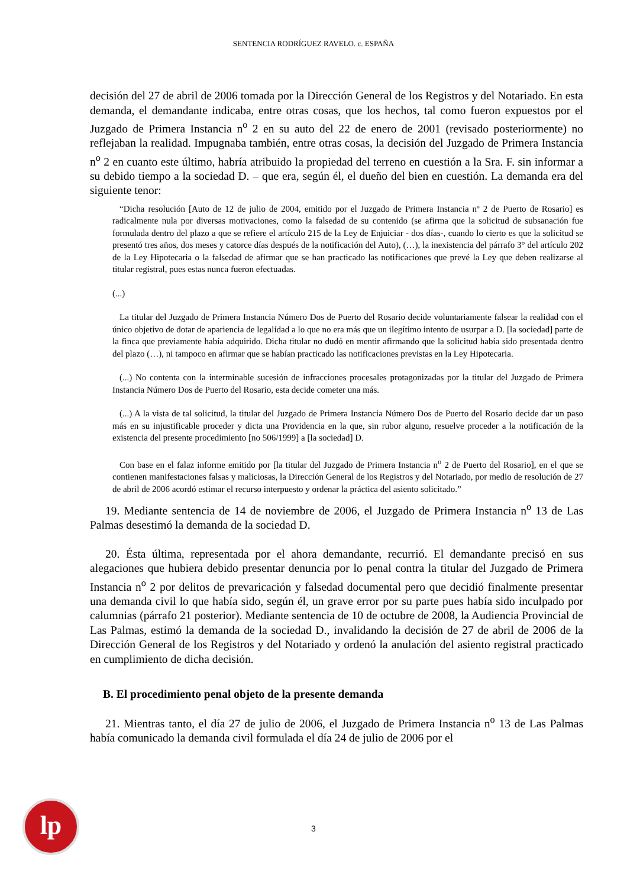SENTENCIA RODRÍGUEZ RAVELO. c. ESPAÑA
decisión del 27 de abril de 2006 tomada por la Dirección General de los Registros y del Notariado. En esta demanda, el demandante indicaba, entre otras cosas, que los hechos, tal como fueron expuestos por el Juzgado de Primera Instancia n<sup>o</sup> 2 en su auto del 22 de enero de 2001 (revisado posteriormente) no reflejaban la realidad. Impugnaba también, entre otras cosas, la decisión del Juzgado de Primera Instancia n<sup>o</sup> 2 en cuanto este último, habría atribuido la propiedad del terreno en cuestión a la Sra. F. sin informar a su debido tiempo a la sociedad D. – que era, según él, el dueño del bien en cuestión. La demanda era del siguiente tenor:
“Dicha resolución [Auto de 12 de julio de 2004, emitido por el Juzgado de Primera Instancia nº 2 de Puerto de Rosario] es radicalmente nula por diversas motivaciones, como la falsedad de su contenido (se afirma que la solicitud de subsanación fue formulada dentro del plazo a que se refiere el artículo 215 de la Ley de Enjuiciar - dos días-, cuando lo cierto es que la solicitud se presentó tres años, dos meses y catorce días después de la notificación del Auto), (…), la inexistencia del párrafo 3° del artículo 202 de la Ley Hipotecaria o la falsedad de afirmar que se han practicado las notificaciones que prevé la Ley que deben realizarse al titular registral, pues estas nunca fueron efectuadas.
(...)
La titular del Juzgado de Primera Instancia Número Dos de Puerto del Rosario decide voluntariamente falsear la realidad con el único objetivo de dotar de apariencia de legalidad a lo que no era más que un ilegítimo intento de usurpar a D. [la sociedad] parte de la finca que previamente había adquirido. Dicha titular no dudó en mentir afirmando que la solicitud había sido presentada dentro del plazo (…), ni tampoco en afirmar que se habían practicado las notificaciones previstas en la Ley Hipotecaria.
(...) No contenta con la interminable sucesión de infracciones procesales protagonizadas por la titular del Juzgado de Primera Instancia Número Dos de Puerto del Rosario, esta decide cometer una más.
(...) A la vista de tal solicitud, la titular del Juzgado de Primera Instancia Número Dos de Puerto del Rosario decide dar un paso más en su injustificable proceder y dicta una Providencia en la que, sin rubor alguno, resuelve proceder a la notificación de la existencia del presente procedimiento [no 506/1999] a [la sociedad] D.
Con base en el falaz informe emitido por [la titular del Juzgado de Primera Instancia n<sup>o</sup> 2 de Puerto del Rosario], en el que se contienen manifestaciones falsas y maliciosas, la Dirección General de los Registros y del Notariado, por medio de resolución de 27 de abril de 2006 acordó estimar el recurso interpuesto y ordenar la práctica del asiento solicitado.”
19. Mediante sentencia de 14 de noviembre de 2006, el Juzgado de Primera Instancia n<sup>o</sup> 13 de Las Palmas desestimó la demanda de la sociedad D.
20. Ésta última, representada por el ahora demandante, recurrió. El demandante precisó en sus alegaciones que hubiera debido presentar denuncia por lo penal contra la titular del Juzgado de Primera Instancia n<sup>o</sup> 2 por delitos de prevaricación y falsedad documental pero que decidió finalmente presentar una demanda civil lo que había sido, según él, un grave error por su parte pues había sido inculpado por calumnias (párrafo 21 posterior). Mediante sentencia de 10 de octubre de 2008, la Audiencia Provincial de Las Palmas, estimó la demanda de la sociedad D., invalidando la decisión de 27 de abril de 2006 de la Dirección General de los Registros y del Notariado y ordenó la anulación del asiento registral practicado en cumplimiento de dicha decisión.
B. El procedimiento penal objeto de la presente demanda
21. Mientras tanto, el día 27 de julio de 2006, el Juzgado de Primera Instancia n<sup>o</sup> 13 de Las Palmas había comunicado la demanda civil formulada el día 24 de julio de 2006 por el
lp 3